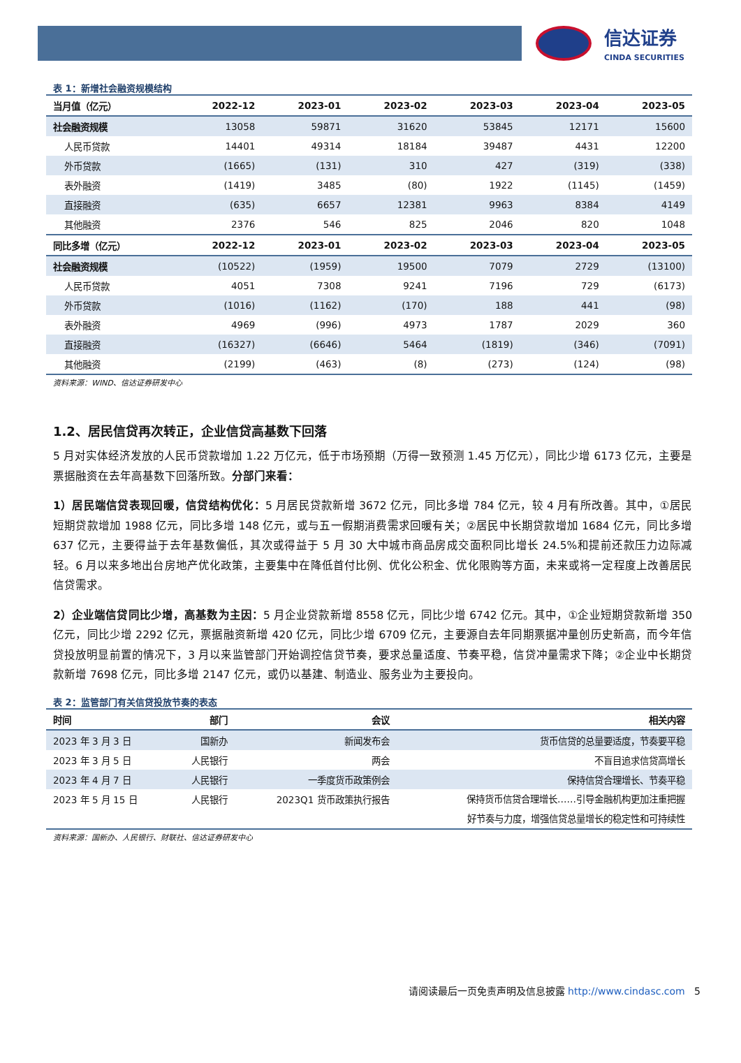信达证券
CINDA SECURITIES
表 1：新增社会融资规模结构
| 当月值（亿元） | 2022-12 | 2023-01 | 2023-02 | 2023-03 | 2023-04 | 2023-05 |
| --- | --- | --- | --- | --- | --- | --- |
| 社会融资规模 | 13058 | 59871 | 31620 | 53845 | 12171 | 15600 |
| 人民币贷款 | 14401 | 49314 | 18184 | 39487 | 4431 | 12200 |
| 外币贷款 | (1665) | (131) | 310 | 427 | (319) | (338) |
| 表外融资 | (1419) | 3485 | (80) | 1922 | (1145) | (1459) |
| 直接融资 | (635) | 6657 | 12381 | 9963 | 8384 | 4149 |
| 其他融资 | 2376 | 546 | 825 | 2046 | 820 | 1048 |
| 同比多增（亿元） | 2022-12 | 2023-01 | 2023-02 | 2023-03 | 2023-04 | 2023-05 |
| 社会融资规模 | (10522) | (1959) | 19500 | 7079 | 2729 | (13100) |
| 人民币贷款 | 4051 | 7308 | 9241 | 7196 | 729 | (6173) |
| 外币贷款 | (1016) | (1162) | (170) | 188 | 441 | (98) |
| 表外融资 | 4969 | (996) | 4973 | 1787 | 2029 | 360 |
| 直接融资 | (16327) | (6646) | 5464 | (1819) | (346) | (7091) |
| 其他融资 | (2199) | (463) | (8) | (273) | (124) | (98) |
资料来源：WIND、信达证券研发中心
1.2、居民信贷再次转正，企业信贷高基数下回落
5 月对实体经济发放的人民币贷款增加 1.22 万亿元，低于市场预期（万得一致预测 1.45 万亿元），同比少增 6173 亿元，主要是票据融资在去年高基数下回落所致。分部门来看：
1）居民端信贷表现回暖，信贷结构优化：5 月居民贷款新增 3672 亿元，同比多增 784 亿元，较 4 月有所改善。其中，①居民短期贷款增加 1988 亿元，同比多增 148 亿元，或与五一假期消费需求回暖有关；②居民中长期贷款增加 1684 亿元，同比多增 637 亿元，主要得益于去年基数偏低，其次或得益于 5 月 30 大中城市商品房成交面积同比增长 24.5%和提前还款压力边际减轻。6 月以来多地出台房地产优化政策，主要集中在降低首付比例、优化公积金、优化限购等方面，未来或将一定程度上改善居民信贷需求。
2）企业端信贷同比少增，高基数为主因：5 月企业贷款新增 8558 亿元，同比少增 6742 亿元。其中，①企业短期贷款新增 350 亿元，同比少增 2292 亿元，票据融资新增 420 亿元，同比少增 6709 亿元，主要源自去年同期票据冲量创历史新高，而今年信贷投放明显前置的情况下，3 月以来监管部门开始调控信贷节奏，要求总量适度、节奏平稳，信贷冲量需求下降；②企业中长期贷款新增 7698 亿元，同比多增 2147 亿元，或仍以基建、制造业、服务业为主要投向。
表 2：监管部门有关信贷投放节奏的表态
| 时间 | 部门 | 会议 | 相关内容 |
| --- | --- | --- | --- |
| 2023 年 3 月 3 日 | 国新办 | 新闻发布会 | 货币信贷的总量要适度，节奏要平稳 |
| 2023 年 3 月 5 日 | 人民银行 | 两会 | 不盲目追求信贷高增长 |
| 2023 年 4 月 7 日 | 人民银行 | 一季度货币政策例会 | 保持信贷合理增长、节奏平稳 |
| 2023 年 5 月 15 日 | 人民银行 | 2023Q1 货币政策执行报告 | 保持货币信贷合理增长……引导金融机构更加注重把握 好节奏与力度，增强信贷总量增长的稳定性和可持续性 |
资料来源：国新办、人民银行、财联社、信达证券研发中心
请阅读最后一页免责声明及信息披露 http://www.cindasc.com 5